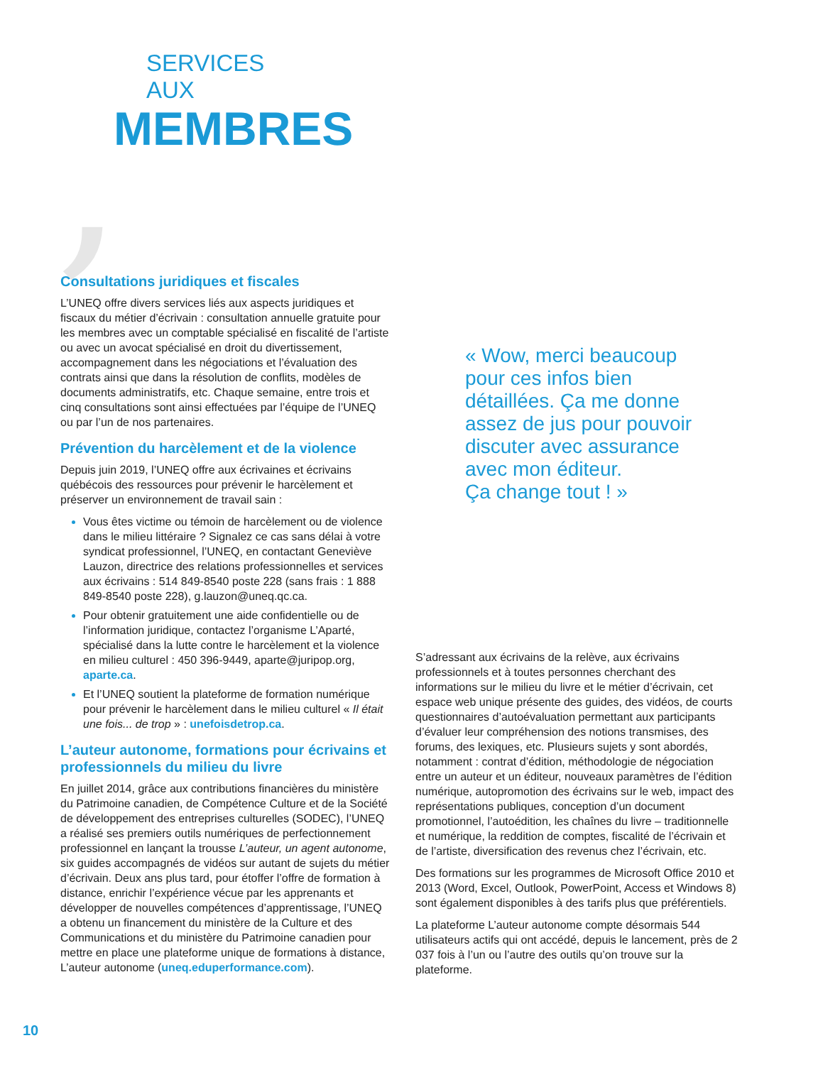,
SERVICES
AUX
MEMBRES
Consultations juridiques et fiscales
L’UNEQ offre divers services liés aux aspects juridiques et fiscaux du métier d’écrivain : consultation annuelle gratuite pour les membres avec un comptable spécialisé en fiscalité de l’artiste ou avec un avocat spécialisé en droit du divertissement, accompagnement dans les négociations et l’évaluation des contrats ainsi que dans la résolution de conflits, modèles de documents administratifs, etc. Chaque semaine, entre trois et cinq consultations sont ainsi effectuées par l’équipe de l’UNEQ ou par l’un de nos partenaires.
Prévention du harcèlement et de la violence
Depuis juin 2019, l’UNEQ offre aux écrivaines et écrivains québécois des ressources pour prévenir le harcèlement et préserver un environnement de travail sain :
Vous êtes victime ou témoin de harcèlement ou de violence dans le milieu littéraire ? Signalez ce cas sans délai à votre syndicat professionnel, l’UNEQ, en contactant Geneviève Lauzon, directrice des relations professionnelles et services aux écrivains : 514 849-8540 poste 228 (sans frais : 1 888 849-8540 poste 228), g.lauzon@uneq.qc.ca.
Pour obtenir gratuitement une aide confidentielle ou de l’information juridique, contactez l’organisme L’Aparté, spécialisé dans la lutte contre le harcèlement et la violence en milieu culturel : 450 396-9449, aparte@juripop.org, aparte.ca.
Et l’UNEQ soutient la plateforme de formation numérique pour prévenir le harcèlement dans le milieu culturel « Il était une fois... de trop » : unefoisdetrop.ca.
L’auteur autonome, formations pour écrivains et professionnels du milieu du livre
En juillet 2014, grâce aux contributions financières du ministère du Patrimoine canadien, de Compétence Culture et de la Société de développement des entreprises culturelles (SODEC), l’UNEQ a réalisé ses premiers outils numériques de perfectionnement professionnel en lançant la trousse L’auteur, un agent autonome, six guides accompagnés de vidéos sur autant de sujets du métier d’écrivain. Deux ans plus tard, pour étoffer l’offre de formation à distance, enrichir l’expérience vécue par les apprenants et développer de nouvelles compétences d’apprentissage, l’UNEQ a obtenu un financement du ministère de la Culture et des Communications et du ministère du Patrimoine canadien pour mettre en place une plateforme unique de formations à distance, L’auteur autonome (uneq.eduperformance.com).
« Wow, merci beaucoup pour ces infos bien détaillées. Ça me donne assez de jus pour pouvoir discuter avec assurance avec mon éditeur.
Ça change tout ! »
S’adressant aux écrivains de la relève, aux écrivains professionnels et à toutes personnes cherchant des informations sur le milieu du livre et le métier d’écrivain, cet espace web unique présente des guides, des vidéos, de courts questionnaires d’autoévaluation permettant aux participants d’évaluer leur compréhension des notions transmises, des forums, des lexiques, etc. Plusieurs sujets y sont abordés, notamment : contrat d’édition, méthodologie de négociation entre un auteur et un éditeur, nouveaux paramètres de l’édition numérique, autopromotion des écrivains sur le web, impact des représentations publiques, conception d’un document promotionnel, l’autoédition, les chaînes du livre – traditionnelle et numérique, la reddition de comptes, fiscalité de l’écrivain et de l’artiste, diversification des revenus chez l’écrivain, etc.
Des formations sur les programmes de Microsoft Office 2010 et 2013 (Word, Excel, Outlook, PowerPoint, Access et Windows 8) sont également disponibles à des tarifs plus que préférentiels.
La plateforme L’auteur autonome compte désormais 544 utilisateurs actifs qui ont accédé, depuis le lancement, près de 2 037 fois à l’un ou l’autre des outils qu’on trouve sur la plateforme.
10